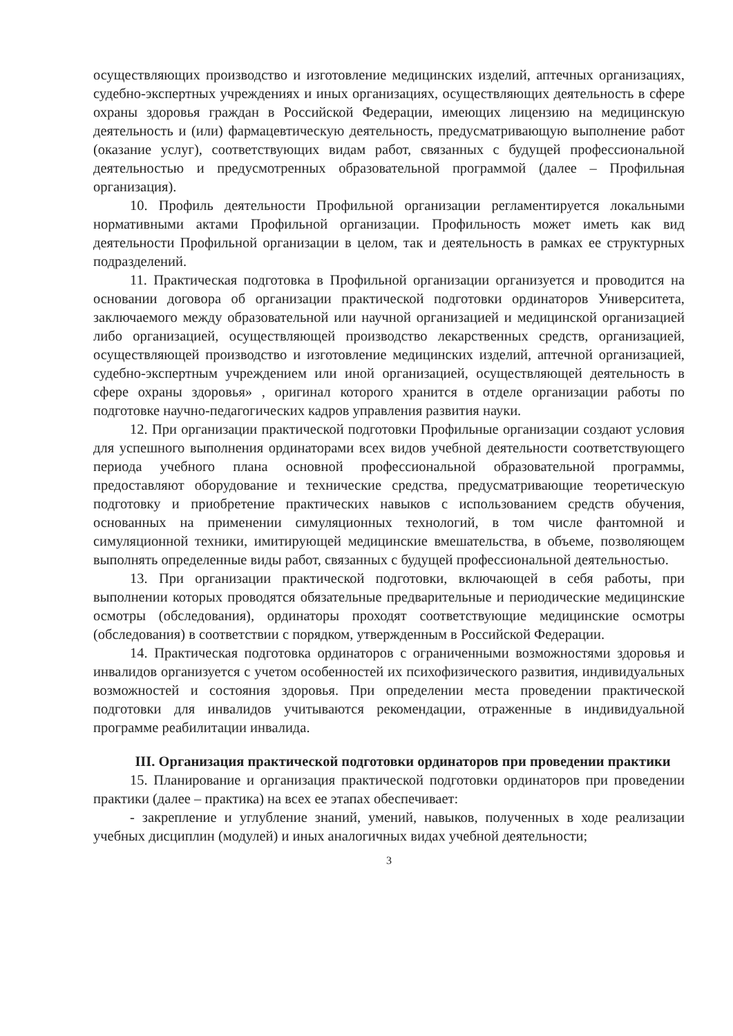осуществляющих производство и изготовление медицинских изделий, аптечных организациях, судебно-экспертных учреждениях и иных организациях, осуществляющих деятельность в сфере охраны здоровья граждан в Российской Федерации, имеющих лицензию на медицинскую деятельность и (или) фармацевтическую деятельность, предусматривающую выполнение работ (оказание услуг), соответствующих видам работ, связанных с будущей профессиональной деятельностью и предусмотренных образовательной программой (далее – Профильная организация).
10. Профиль деятельности Профильной организации регламентируется локальными нормативными актами Профильной организации. Профильность может иметь как вид деятельности Профильной организации в целом, так и деятельность в рамках ее структурных подразделений.
11. Практическая подготовка в Профильной организации организуется и проводится на основании договора об организации практической подготовки ординаторов Университета, заключаемого между образовательной или научной организацией и медицинской организацией либо организацией, осуществляющей производство лекарственных средств, организацией, осуществляющей производство и изготовление медицинских изделий, аптечной организацией, судебно-экспертным учреждением или иной организацией, осуществляющей деятельность в сфере охраны здоровья» , оригинал которого хранится в отделе организации работы по подготовке научно-педагогических кадров управления развития науки.
12. При организации практической подготовки Профильные организации создают условия для успешного выполнения ординаторами всех видов учебной деятельности соответствующего периода учебного плана основной профессиональной образовательной программы, предоставляют оборудование и технические средства, предусматривающие теоретическую подготовку и приобретение практических навыков с использованием средств обучения, основанных на применении симуляционных технологий, в том числе фантомной и симуляционной техники, имитирующей медицинские вмешательства, в объеме, позволяющем выполнять определенные виды работ, связанных с будущей профессиональной деятельностью.
13. При организации практической подготовки, включающей в себя работы, при выполнении которых проводятся обязательные предварительные и периодические медицинские осмотры (обследования), ординаторы проходят соответствующие медицинские осмотры (обследования) в соответствии с порядком, утвержденным в Российской Федерации.
14. Практическая подготовка ординаторов с ограниченными возможностями здоровья и инвалидов организуется с учетом особенностей их психофизического развития, индивидуальных возможностей и состояния здоровья. При определении места проведении практической подготовки для инвалидов учитываются рекомендации, отраженные в индивидуальной программе реабилитации инвалида.
III. Организация практической подготовки ординаторов при проведении практики
15. Планирование и организация практической подготовки ординаторов при проведении практики (далее – практика) на всех ее этапах обеспечивает:
- закрепление и углубление знаний, умений, навыков, полученных в ходе реализации учебных дисциплин (модулей) и иных аналогичных видах учебной деятельности;
3